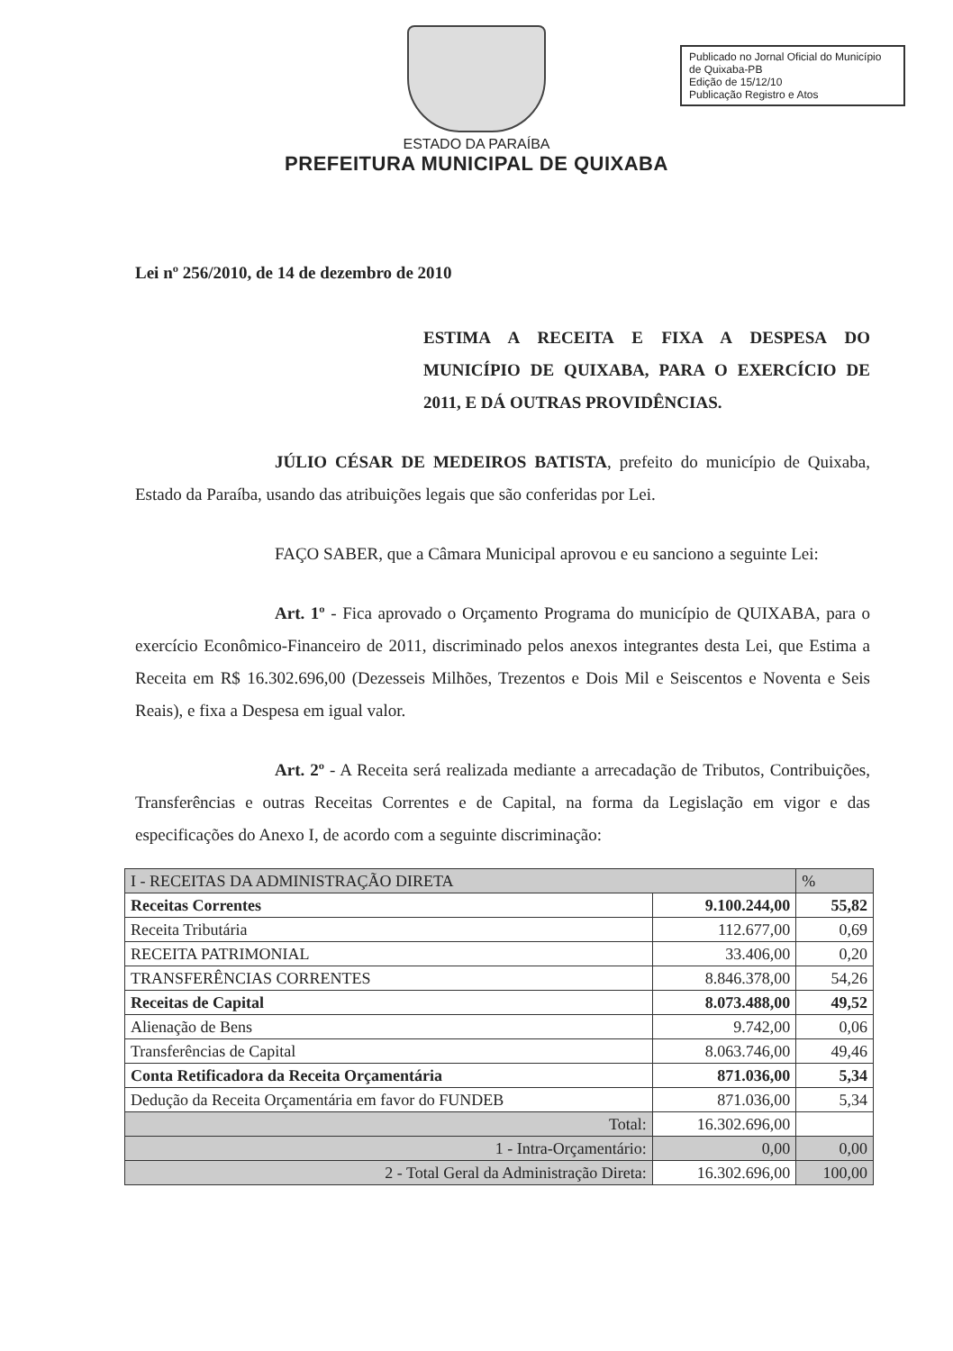ESTADO DA PARAÍBA
PREFEITURA MUNICIPAL DE QUIXABA
Publicado no Jornal Oficial do Município de Quixaba-PB
Edição de 15/12/10
Publicação Registro e Atos
Lei nº 256/2010, de 14 de dezembro de 2010
ESTIMA A RECEITA E FIXA A DESPESA DO MUNICÍPIO DE QUIXABA, PARA O EXERCÍCIO DE 2011, E DÁ OUTRAS PROVIDÊNCIAS.
JÚLIO CÉSAR DE MEDEIROS BATISTA, prefeito do município de Quixaba, Estado da Paraíba, usando das atribuições legais que são conferidas por Lei.
FAÇO SABER, que a Câmara Municipal aprovou e eu sanciono a seguinte Lei:
Art. 1º - Fica aprovado o Orçamento Programa do município de QUIXABA, para o exercício Econômico-Financeiro de 2011, discriminado pelos anexos integrantes desta Lei, que Estima a Receita em R$ 16.302.696,00 (Dezesseis Milhões, Trezentos e Dois Mil e Seiscentos e Noventa e Seis Reais), e fixa a Despesa em igual valor.
Art. 2º - A Receita será realizada mediante a arrecadação de Tributos, Contribuições, Transferências e outras Receitas Correntes e de Capital, na forma da Legislação em vigor e das especificações do Anexo I, de acordo com a seguinte discriminação:
| I - RECEITAS DA ADMINISTRAÇÃO DIRETA | | % |
| --- | --- | --- |
| Receitas Correntes | 9.100.244,00 | 55,82 |
| Receita Tributária | 112.677,00 | 0,69 |
| RECEITA PATRIMONIAL | 33.406,00 | 0,20 |
| TRANSFERÊNCIAS CORRENTES | 8.846.378,00 | 54,26 |
| Receitas de Capital | 8.073.488,00 | 49,52 |
| Alienação de Bens | 9.742,00 | 0,06 |
| Transferências de Capital | 8.063.746,00 | 49,46 |
| Conta Retificadora da Receita Orçamentária | 871.036,00 | 5,34 |
| Dedução da Receita Orçamentária em favor do FUNDEB | 871.036,00 | 5,34 |
| Total: | 16.302.696,00 | |
| 1 - Intra-Orçamentário: | 0,00 | 0,00 |
| 2 - Total Geral da Administração Direta: | 16.302.696,00 | 100,00 |